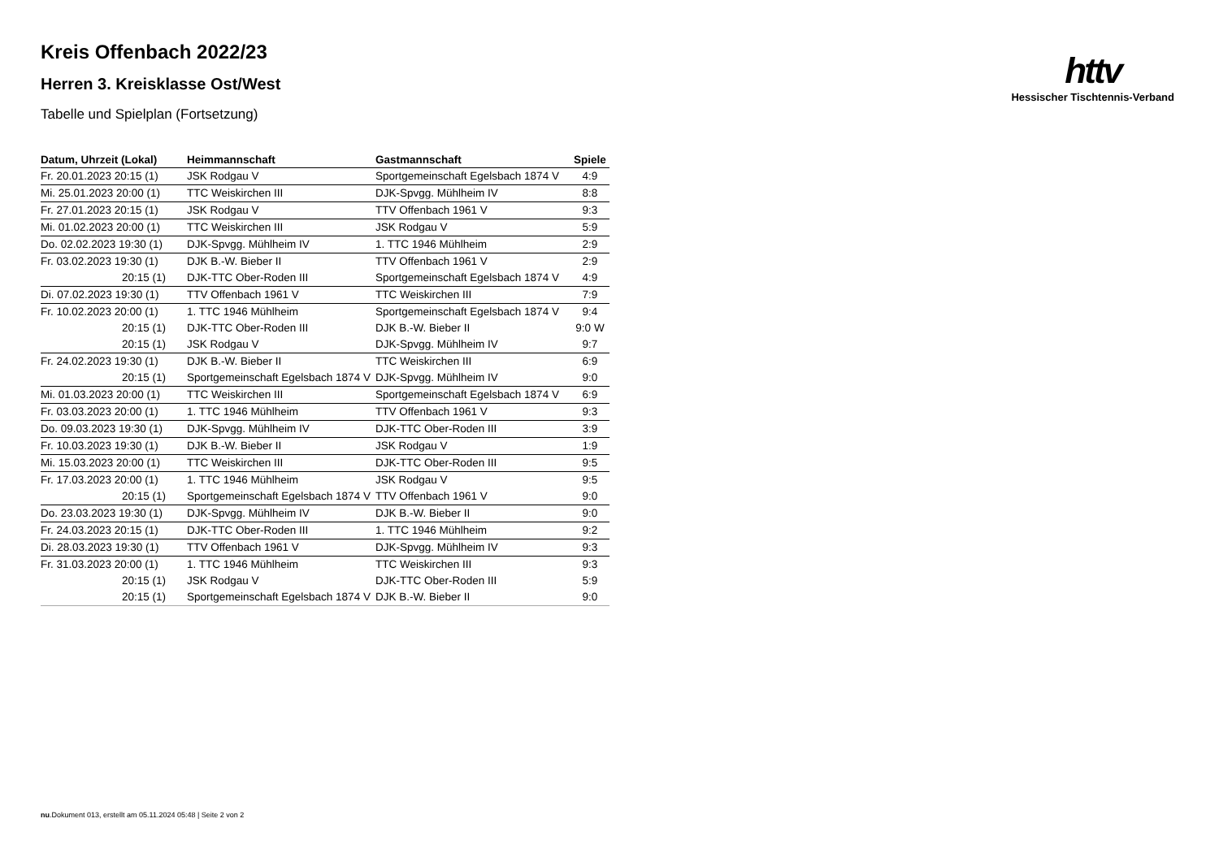httv
Hessischer Tischtennis-Verband
Kreis Offenbach 2022/23
Herren 3. Kreisklasse Ost/West
Tabelle und Spielplan (Fortsetzung)
| Datum, Uhrzeit (Lokal) | Heimmannschaft | Gastmannschaft | Spiele |
| --- | --- | --- | --- |
| Fr. 20.01.2023 20:15 (1) | JSK Rodgau V | Sportgemeinschaft Egelsbach 1874 V | 4:9 |
| Mi. 25.01.2023 20:00 (1) | TTC Weiskirchen III | DJK-Spvgg. Mühlheim IV | 8:8 |
| Fr. 27.01.2023 20:15 (1) | JSK Rodgau V | TTV Offenbach 1961 V | 9:3 |
| Mi. 01.02.2023 20:00 (1) | TTC Weiskirchen III | JSK Rodgau V | 5:9 |
| Do. 02.02.2023 19:30 (1) | DJK-Spvgg. Mühlheim IV | 1. TTC 1946 Mühlheim | 2:9 |
| Fr. 03.02.2023 19:30 (1) | DJK B.-W. Bieber II | TTV Offenbach 1961 V | 2:9 |
| 20:15 (1) | DJK-TTC Ober-Roden III | Sportgemeinschaft Egelsbach 1874 V | 4:9 |
| Di. 07.02.2023 19:30 (1) | TTV Offenbach 1961 V | TTC Weiskirchen III | 7:9 |
| Fr. 10.02.2023 20:00 (1) | 1. TTC 1946 Mühlheim | Sportgemeinschaft Egelsbach 1874 V | 9:4 |
| 20:15 (1) | DJK-TTC Ober-Roden III | DJK B.-W. Bieber II | 9:0 W |
| 20:15 (1) | JSK Rodgau V | DJK-Spvgg. Mühlheim IV | 9:7 |
| Fr. 24.02.2023 19:30 (1) | DJK B.-W. Bieber II | TTC Weiskirchen III | 6:9 |
| 20:15 (1) | Sportgemeinschaft Egelsbach 1874 V | DJK-Spvgg. Mühlheim IV | 9:0 |
| Mi. 01.03.2023 20:00 (1) | TTC Weiskirchen III | Sportgemeinschaft Egelsbach 1874 V | 6:9 |
| Fr. 03.03.2023 20:00 (1) | 1. TTC 1946 Mühlheim | TTV Offenbach 1961 V | 9:3 |
| Do. 09.03.2023 19:30 (1) | DJK-Spvgg. Mühlheim IV | DJK-TTC Ober-Roden III | 3:9 |
| Fr. 10.03.2023 19:30 (1) | DJK B.-W. Bieber II | JSK Rodgau V | 1:9 |
| Mi. 15.03.2023 20:00 (1) | TTC Weiskirchen III | DJK-TTC Ober-Roden III | 9:5 |
| Fr. 17.03.2023 20:00 (1) | 1. TTC 1946 Mühlheim | JSK Rodgau V | 9:5 |
| 20:15 (1) | Sportgemeinschaft Egelsbach 1874 V | TTV Offenbach 1961 V | 9:0 |
| Do. 23.03.2023 19:30 (1) | DJK-Spvgg. Mühlheim IV | DJK B.-W. Bieber II | 9:0 |
| Fr. 24.03.2023 20:15 (1) | DJK-TTC Ober-Roden III | 1. TTC 1946 Mühlheim | 9:2 |
| Di. 28.03.2023 19:30 (1) | TTV Offenbach 1961 V | DJK-Spvgg. Mühlheim IV | 9:3 |
| Fr. 31.03.2023 20:00 (1) | 1. TTC 1946 Mühlheim | TTC Weiskirchen III | 9:3 |
| 20:15 (1) | JSK Rodgau V | DJK-TTC Ober-Roden III | 5:9 |
| 20:15 (1) | Sportgemeinschaft Egelsbach 1874 V | DJK B.-W. Bieber II | 9:0 |
nu.Dokument 013, erstellt am 05.11.2024 05:48 | Seite 2 von 2